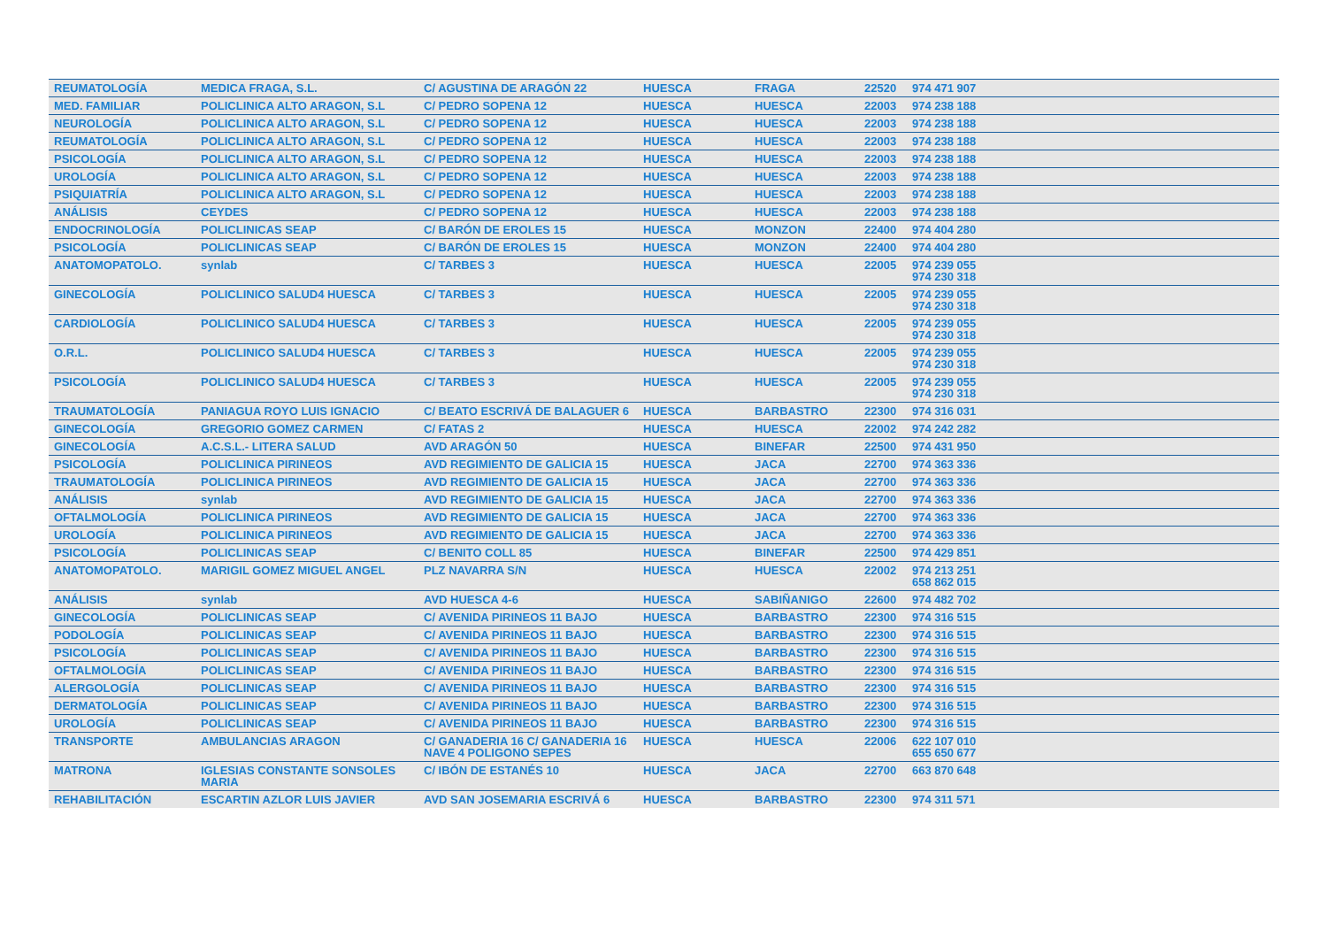| REUMATOLOGÍA | MEDICA FRAGA, S.L. | C/ AGUSTINA DE ARAGÓN 22 | HUESCA | FRAGA | 22520 | 974 471 907 |
| MED. FAMILIAR | POLICLINICA ALTO ARAGON, S.L | C/ PEDRO SOPENA 12 | HUESCA | HUESCA | 22003 | 974 238 188 |
| NEUROLOGÍA | POLICLINICA ALTO ARAGON, S.L | C/ PEDRO SOPENA 12 | HUESCA | HUESCA | 22003 | 974 238 188 |
| REUMATOLOGÍA | POLICLINICA ALTO ARAGON, S.L | C/ PEDRO SOPENA 12 | HUESCA | HUESCA | 22003 | 974 238 188 |
| PSICOLOGÍA | POLICLINICA ALTO ARAGON, S.L | C/ PEDRO SOPENA 12 | HUESCA | HUESCA | 22003 | 974 238 188 |
| UROLOGÍA | POLICLINICA ALTO ARAGON, S.L | C/ PEDRO SOPENA 12 | HUESCA | HUESCA | 22003 | 974 238 188 |
| PSIQUIATRÍA | POLICLINICA ALTO ARAGON, S.L | C/ PEDRO SOPENA 12 | HUESCA | HUESCA | 22003 | 974 238 188 |
| ANÁLISIS | CEYDES | C/ PEDRO SOPENA 12 | HUESCA | HUESCA | 22003 | 974 238 188 |
| ENDOCRINOLOGÍA | POLICLINICAS SEAP | C/ BARÓN DE EROLES 15 | HUESCA | MONZON | 22400 | 974 404 280 |
| PSICOLOGÍA | POLICLINICAS SEAP | C/ BARÓN DE EROLES 15 | HUESCA | MONZON | 22400 | 974 404 280 |
| ANATOMOPATOLO. | synlab | C/ TARBES 3 | HUESCA | HUESCA | 22005 | 974 239 055 974 230 318 |
| GINECOLOGÍA | POLICLINICO SALUD4 HUESCA | C/ TARBES 3 | HUESCA | HUESCA | 22005 | 974 239 055 974 230 318 |
| CARDIOLOGÍA | POLICLINICO SALUD4 HUESCA | C/ TARBES 3 | HUESCA | HUESCA | 22005 | 974 239 055 974 230 318 |
| O.R.L. | POLICLINICO SALUD4 HUESCA | C/ TARBES 3 | HUESCA | HUESCA | 22005 | 974 239 055 974 230 318 |
| PSICOLOGÍA | POLICLINICO SALUD4 HUESCA | C/ TARBES 3 | HUESCA | HUESCA | 22005 | 974 239 055 974 230 318 |
| TRAUMATOLOGÍA | PANIAGUA ROYO LUIS IGNACIO | C/ BEATO ESCRIVÁ DE BALAGUER 6 | HUESCA | BARBASTRO | 22300 | 974 316 031 |
| GINECOLOGÍA | GREGORIO GOMEZ CARMEN | C/ FATAS 2 | HUESCA | HUESCA | 22002 | 974 242 282 |
| GINECOLOGÍA | A.C.S.L.- LITERA SALUD | AVD ARAGÓN 50 | HUESCA | BINEFAR | 22500 | 974 431 950 |
| PSICOLOGÍA | POLICLINICA PIRINEOS | AVD REGIMIENTO DE GALICIA 15 | HUESCA | JACA | 22700 | 974 363 336 |
| TRAUMATOLOGÍA | POLICLINICA PIRINEOS | AVD REGIMIENTO DE GALICIA 15 | HUESCA | JACA | 22700 | 974 363 336 |
| ANÁLISIS | synlab | AVD REGIMIENTO DE GALICIA 15 | HUESCA | JACA | 22700 | 974 363 336 |
| OFTALMOLOGÍA | POLICLINICA PIRINEOS | AVD REGIMIENTO DE GALICIA 15 | HUESCA | JACA | 22700 | 974 363 336 |
| UROLOGÍA | POLICLINICA PIRINEOS | AVD REGIMIENTO DE GALICIA 15 | HUESCA | JACA | 22700 | 974 363 336 |
| PSICOLOGÍA | POLICLINICAS SEAP | C/ BENITO COLL 85 | HUESCA | BINEFAR | 22500 | 974 429 851 |
| ANATOMOPATOLO. | MARIGIL GOMEZ MIGUEL ANGEL | PLZ NAVARRA S/N | HUESCA | HUESCA | 22002 | 974 213 251 658 862 015 |
| ANÁLISIS | synlab | AVD HUESCA 4-6 | HUESCA | SABIÑANIGO | 22600 | 974 482 702 |
| GINECOLOGÍA | POLICLINICAS SEAP | C/ AVENIDA PIRINEOS 11 BAJO | HUESCA | BARBASTRO | 22300 | 974 316 515 |
| PODOLOGÍA | POLICLINICAS SEAP | C/ AVENIDA PIRINEOS 11 BAJO | HUESCA | BARBASTRO | 22300 | 974 316 515 |
| PSICOLOGÍA | POLICLINICAS SEAP | C/ AVENIDA PIRINEOS 11 BAJO | HUESCA | BARBASTRO | 22300 | 974 316 515 |
| OFTALMOLOGÍA | POLICLINICAS SEAP | C/ AVENIDA PIRINEOS 11 BAJO | HUESCA | BARBASTRO | 22300 | 974 316 515 |
| ALERGOLOGÍA | POLICLINICAS SEAP | C/ AVENIDA PIRINEOS 11 BAJO | HUESCA | BARBASTRO | 22300 | 974 316 515 |
| DERMATOLOGÍA | POLICLINICAS SEAP | C/ AVENIDA PIRINEOS 11 BAJO | HUESCA | BARBASTRO | 22300 | 974 316 515 |
| UROLOGÍA | POLICLINICAS SEAP | C/ AVENIDA PIRINEOS 11 BAJO | HUESCA | BARBASTRO | 22300 | 974 316 515 |
| TRANSPORTE | AMBULANCIAS ARAGON | C/ GANADERIA 16 C/ GANADERIA 16 NAVE 4 POLIGONO SEPES | HUESCA | HUESCA | 22006 | 622 107 010 655 650 677 |
| MATRONA | IGLESIAS CONSTANTE SONSOLES MARIA | C/ IBÓN DE ESTANÉS 10 | HUESCA | JACA | 22700 | 663 870 648 |
| REHABILITACIÓN | ESCARTIN AZLOR LUIS JAVIER | AVD SAN JOSEMARIA ESCRIVÁ 6 | HUESCA | BARBASTRO | 22300 | 974 311 571 |